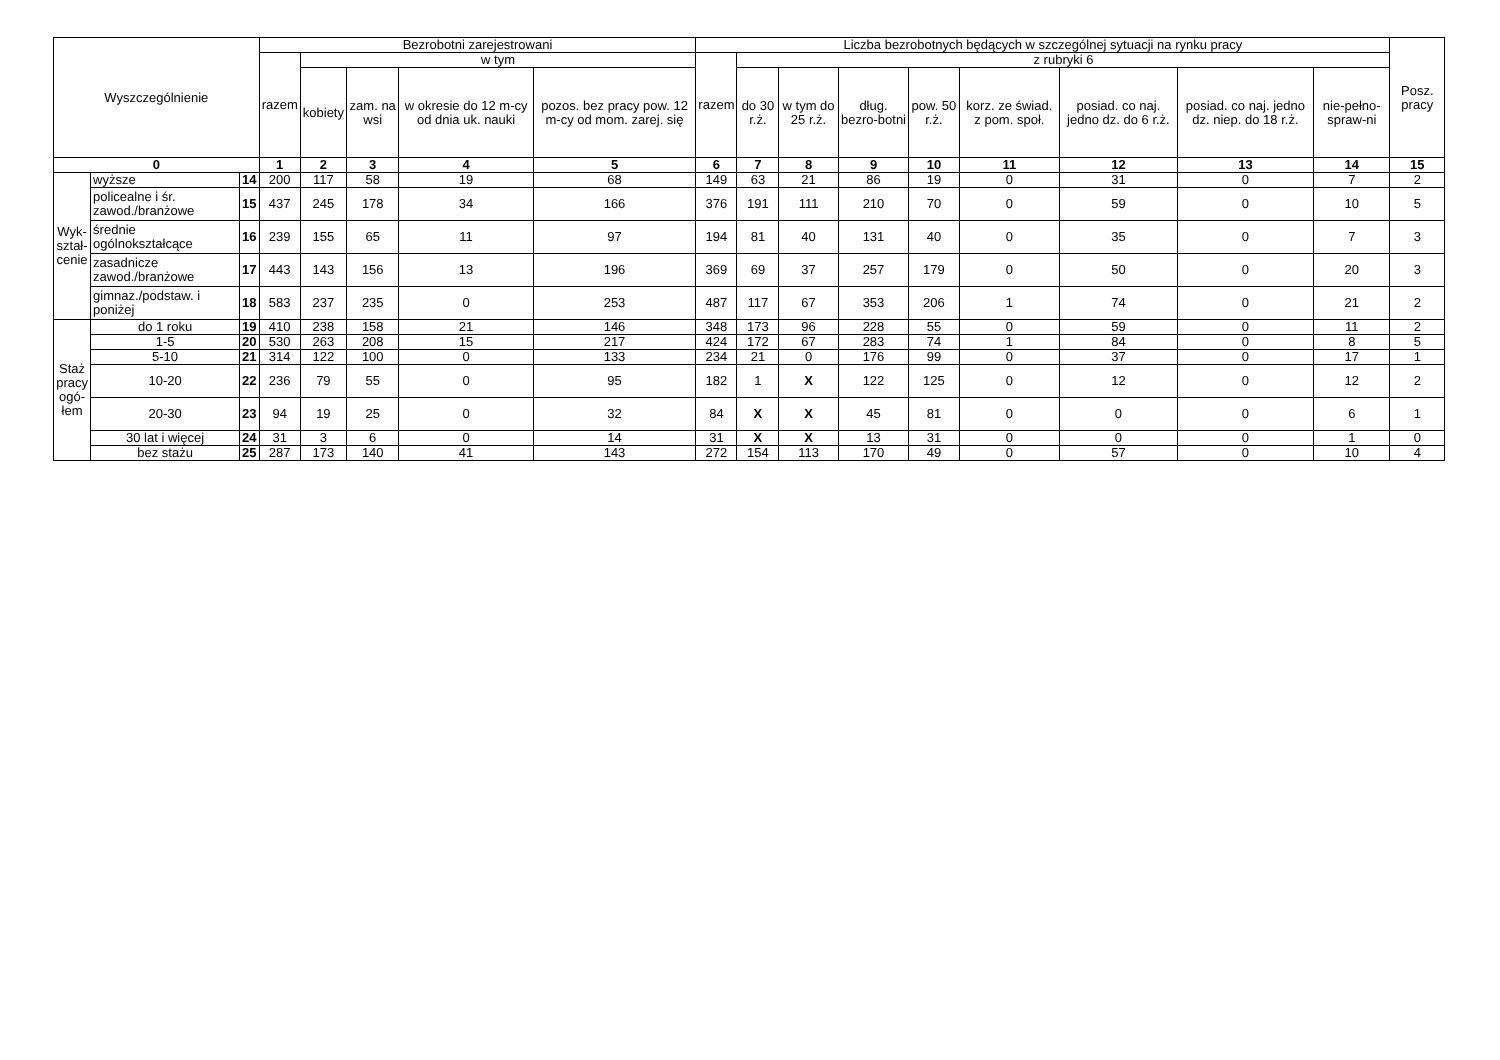| Wyszczególnienie | | | Bezrobotni zarejestrowani | | | | | Liczba bezrobotnych będących w szczególnej sytuacji na rynku pracy | | | | | | | | | Posz. pracy |
| --- | --- | --- | --- | --- | --- | --- | --- | --- | --- | --- | --- | --- | --- | --- | --- | --- | --- |
| | | | razem | w tym | | | | razem | z rubryki 6 | | | | | | | | |
| | | | | kobiety | zam. na wsi | w okresie do 12 m-cy od dnia uk. nauki | pozos. bez pracy pow. 12 m-cy od mom. zarej. się | | do 30 r.ż. | w tym do 25 r.ż. | dług. bezro-botni | pow. 50 r.ż. | korz. ze świad. z pom. społ. | posiad. co naj. jedno dz. do 6 r.ż. | posiad. co naj. jedno dz. niep. do 18 r.ż. | nie-pełno-spraw-ni | |
| 0 | | | 1 | 2 | 3 | 4 | 5 | 6 | 7 | 8 | 9 | 10 | 11 | 12 | 13 | 14 | 15 |
| Wyk- ształ- cenie | wyższe | 14 | 200 | 117 | 58 | 19 | 68 | 149 | 63 | 21 | 86 | 19 | 0 | 31 | 0 | 7 | 2 |
| | policealne i śr. zawod./branżowe | 15 | 437 | 245 | 178 | 34 | 166 | 376 | 191 | 111 | 210 | 70 | 0 | 59 | 0 | 10 | 5 |
| | średnie ogólnokształcące | 16 | 239 | 155 | 65 | 11 | 97 | 194 | 81 | 40 | 131 | 40 | 0 | 35 | 0 | 7 | 3 |
| | zasadnicze zawod./branżowe | 17 | 443 | 143 | 156 | 13 | 196 | 369 | 69 | 37 | 257 | 179 | 0 | 50 | 0 | 20 | 3 |
| | gimnaz./podstaw. i poniżej | 18 | 583 | 237 | 235 | 0 | 253 | 487 | 117 | 67 | 353 | 206 | 1 | 74 | 0 | 21 | 2 |
| Staż pracy ogó- łem | do 1 roku | 19 | 410 | 238 | 158 | 21 | 146 | 348 | 173 | 96 | 228 | 55 | 0 | 59 | 0 | 11 | 2 |
| | 1-5 | 20 | 530 | 263 | 208 | 15 | 217 | 424 | 172 | 67 | 283 | 74 | 1 | 84 | 0 | 8 | 5 |
| | 5-10 | 21 | 314 | 122 | 100 | 0 | 133 | 234 | 21 | 0 | 176 | 99 | 0 | 37 | 0 | 17 | 1 |
| | 10-20 | 22 | 236 | 79 | 55 | 0 | 95 | 182 | 1 | X | 122 | 125 | 0 | 12 | 0 | 12 | 2 |
| | 20-30 | 23 | 94 | 19 | 25 | 0 | 32 | 84 | X | X | 45 | 81 | 0 | 0 | 0 | 6 | 1 |
| | 30 lat i więcej | 24 | 31 | 3 | 6 | 0 | 14 | 31 | X | X | 13 | 31 | 0 | 0 | 0 | 1 | 0 |
| | bez stażu | 25 | 287 | 173 | 140 | 41 | 143 | 272 | 154 | 113 | 170 | 49 | 0 | 57 | 0 | 10 | 4 |